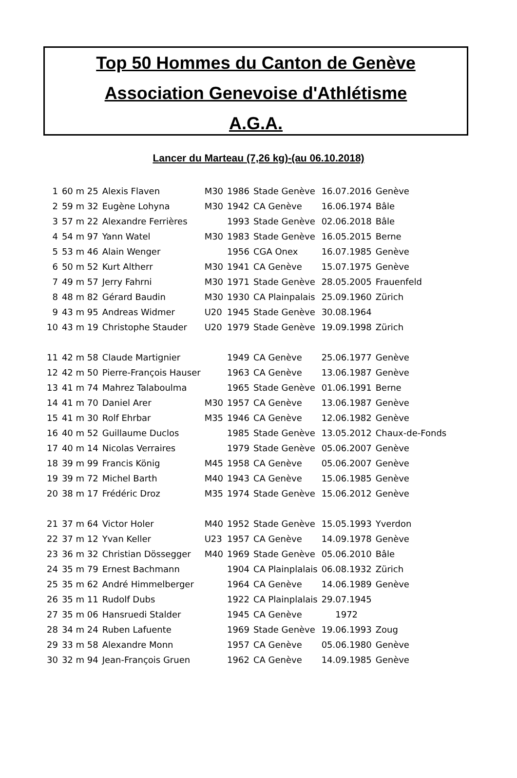Top 50 Hommes du Canton de Genève
Association Genevoise d'Athlétisme
A.G.A.
Lancer du Marteau (7,26 kg)-(au 06.10.2018)
| 1 | 60 m 25 | Alexis Flaven | M30 | 1986 | Stade Genève | 16.07.2016 | Genève |
| 2 | 59 m 32 | Eugène Lohyna | M30 | 1942 | CA Genève | 16.06.1974 | Bâle |
| 3 | 57 m 22 | Alexandre Ferrières | | 1993 | Stade Genève | 02.06.2018 | Bâle |
| 4 | 54 m 97 | Yann Watel | M30 | 1983 | Stade Genève | 16.05.2015 | Berne |
| 5 | 53 m 46 | Alain Wenger | | 1956 | CGA Onex | 16.07.1985 | Genève |
| 6 | 50 m 52 | Kurt Altherr | M30 | 1941 | CA Genève | 15.07.1975 | Genève |
| 7 | 49 m 57 | Jerry Fahrni | M30 | 1971 | Stade Genève | 28.05.2005 | Frauenfeld |
| 8 | 48 m 82 | Gérard Baudin | M30 | 1930 | CA Plainpalais | 25.09.1960 | Zürich |
| 9 | 43 m 95 | Andreas Widmer | U20 | 1945 | Stade Genève | 30.08.1964 | |
| 10 | 43 m 19 | Christophe Stauder | U20 | 1979 | Stade Genève | 19.09.1998 | Zürich |
| 11 | 42 m 58 | Claude Martignier | | 1949 | CA Genève | 25.06.1977 | Genève |
| 12 | 42 m 50 | Pierre-François Hauser | | 1963 | CA Genève | 13.06.1987 | Genève |
| 13 | 41 m 74 | Mahrez Talaboulma | | 1965 | Stade Genève | 01.06.1991 | Berne |
| 14 | 41 m 70 | Daniel Arer | M30 | 1957 | CA Genève | 13.06.1987 | Genève |
| 15 | 41 m 30 | Rolf Ehrbar | M35 | 1946 | CA Genève | 12.06.1982 | Genève |
| 16 | 40 m 52 | Guillaume Duclos | | 1985 | Stade Genève | 13.05.2012 | Chaux-de-Fonds |
| 17 | 40 m 14 | Nicolas Verraires | | 1979 | Stade Genève | 05.06.2007 | Genève |
| 18 | 39 m 99 | Francis König | M45 | 1958 | CA Genève | 05.06.2007 | Genève |
| 19 | 39 m 72 | Michel Barth | M40 | 1943 | CA Genève | 15.06.1985 | Genève |
| 20 | 38 m 17 | Frédéric Droz | M35 | 1974 | Stade Genève | 15.06.2012 | Genève |
| 21 | 37 m 64 | Victor Holer | M40 | 1952 | Stade Genève | 15.05.1993 | Yverdon |
| 22 | 37 m 12 | Yvan Keller | U23 | 1957 | CA Genève | 14.09.1978 | Genève |
| 23 | 36 m 32 | Christian Dössegger | M40 | 1969 | Stade Genève | 05.06.2010 | Bâle |
| 24 | 35 m 79 | Ernest Bachmann | | 1904 | CA Plainplalais | 06.08.1932 | Zürich |
| 25 | 35 m 62 | André Himmelberger | | 1964 | CA Genève | 14.06.1989 | Genève |
| 26 | 35 m 11 | Rudolf Dubs | | 1922 | CA Plainplalais | 29.07.1945 | |
| 27 | 35 m 06 | Hansruedi Stalder | | 1945 | CA Genève | 1972 | |
| 28 | 34 m 24 | Ruben Lafuente | | 1969 | Stade Genève | 19.06.1993 | Zoug |
| 29 | 33 m 58 | Alexandre Monn | | 1957 | CA Genève | 05.06.1980 | Genève |
| 30 | 32 m 94 | Jean-François Gruen | | 1962 | CA Genève | 14.09.1985 | Genève |